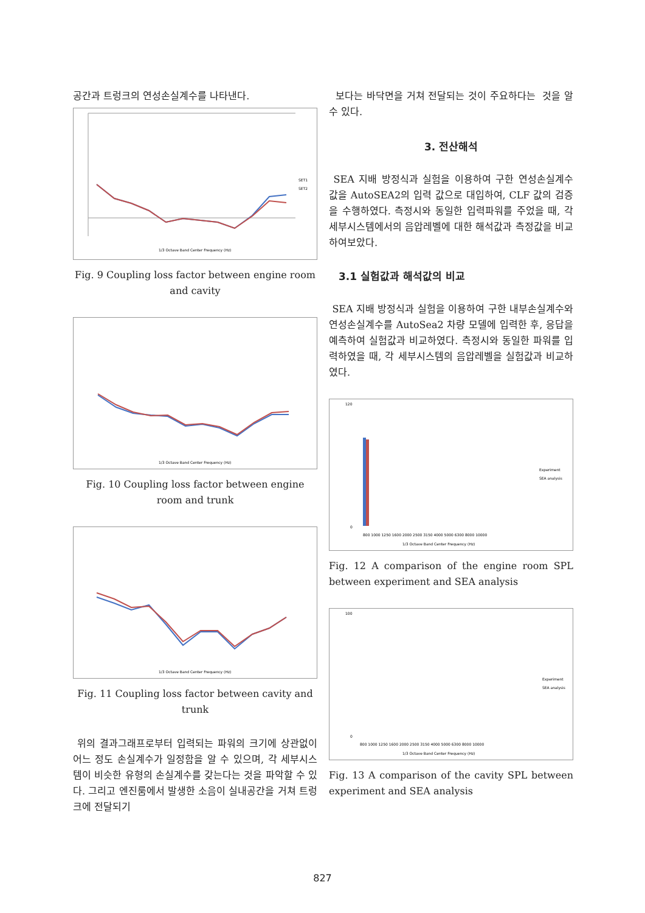공간과 트렁크의 연성손실계수를 나타낸다.
SET1
SET2
1/3 Octave Band Center Frequency (Hz)
Fig. 9 Coupling loss factor between engine room and cavity
1/3 Octave Band Center Frequency (Hz)
Fig. 10 Coupling loss factor between engine room and trunk
1/3 Octave Band Center Frequency (Hz)
Fig. 11 Coupling loss factor between cavity and trunk
위의 결과그래프로부터 입력되는 파워의 크기에 상관없이 어느 정도 손실계수가 일정함을 알 수 있으며, 각 세부시스템이 비슷한 유형의 손실계수를 갖는다는 것을 파악할 수 있다. 그리고 엔진룸에서 발생한 소음이 실내공간을 거쳐 트렁크에 전달되기
보다는 바닥면을 거쳐 전달되는 것이 주요하다는 것을 알 수 있다.
3. 전산해석
SEA 지배 방정식과 실험을 이용하여 구한 연성손실계수 값을 AutoSEA2의 입력 값으로 대입하여, CLF 값의 검증을 수행하였다. 측정시와 동일한 입력파워를 주었을 때, 각 세부시스템에서의 음압레벨에 대한 해석값과 측정값을 비교하여보았다.
3.1 실험값과 해석값의 비교
SEA 지배 방정식과 실험을 이용하여 구한 내부손실계수와 연성손실계수를 AutoSea2 차량 모델에 입력한 후, 응답을 예측하여 실험값과 비교하였다. 측정시와 동일한 파워를 입력하였을 때, 각 세부시스템의 음압레벨을 실험값과 비교하였다.
120
0
Experiment
SEA analysis
800 1000 1250 1600 2000 2500 3150 4000 5000 6300 8000 10000
1/3 Octave Band Center Frequency (Hz)
Fig. 12 A comparison of the engine room SPL between experiment and SEA analysis
100
0
Experiment
SEA analysis
800 1000 1250 1600 2000 2500 3150 4000 5000 6300 8000 10000
1/3 Octave Band Center Frequency (Hz)
Fig. 13 A comparison of the cavity SPL between experiment and SEA analysis
827